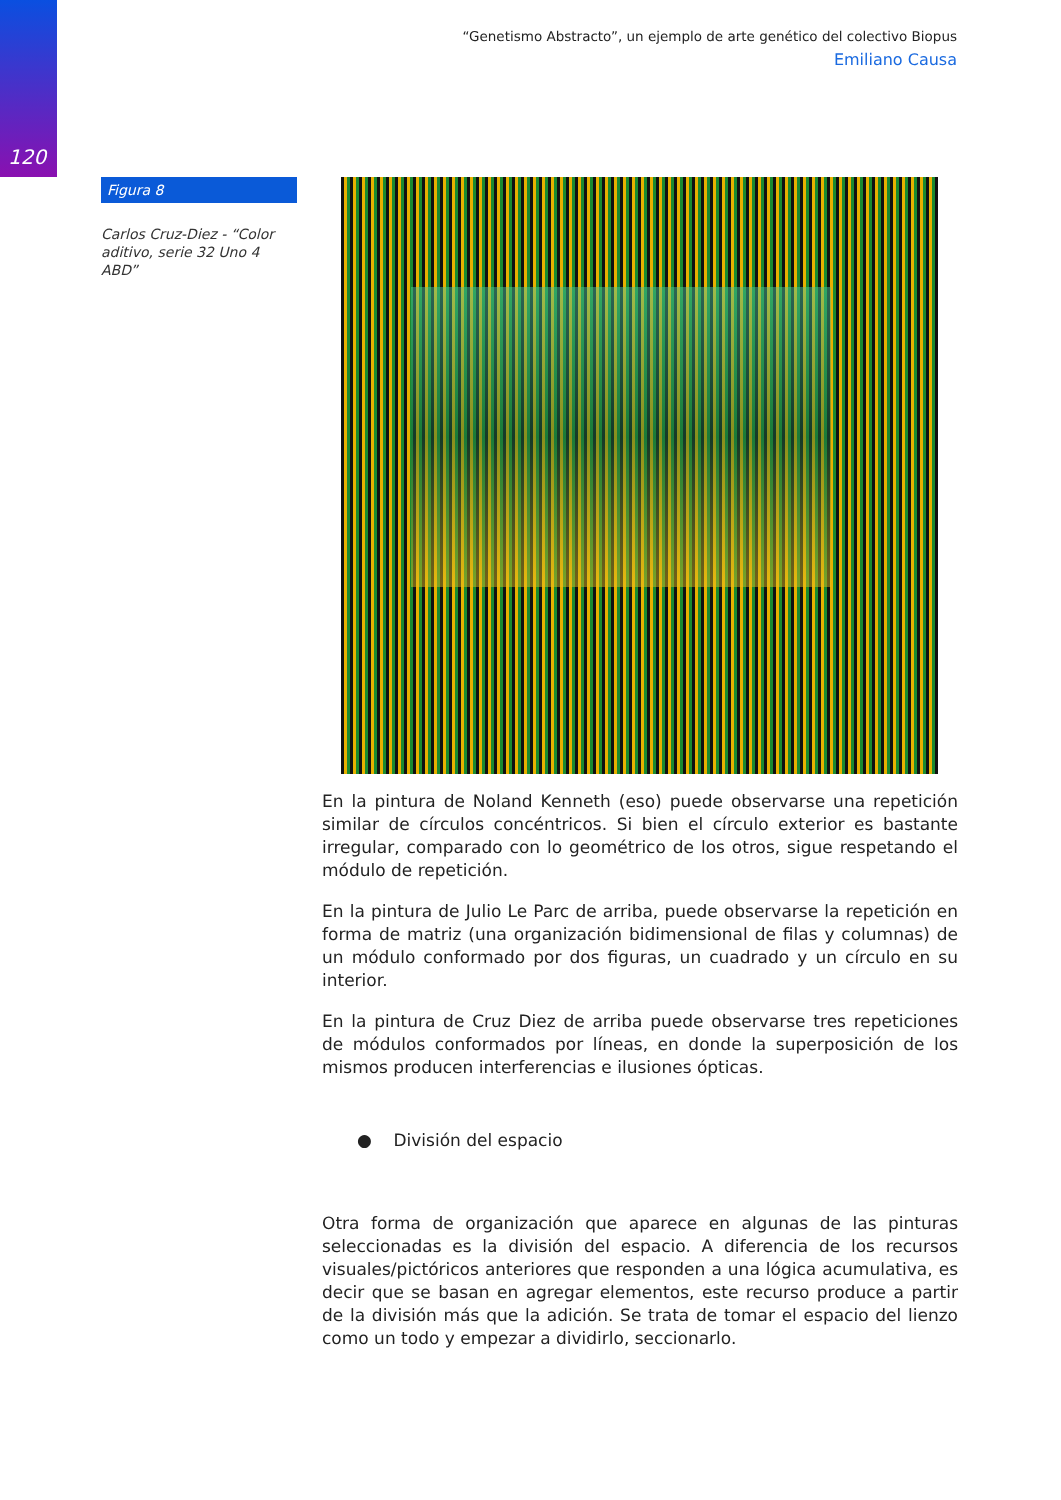120
“Genetismo Abstracto”, un ejemplo de arte genético del colectivo Biopus
Emiliano Causa
Figura 8
Carlos Cruz-Diez - “Color aditivo, serie 32 Uno 4 ABD”
En la pintura de Noland Kenneth (eso) puede observarse una repetición similar de círculos concéntricos. Si bien el círculo exterior es bastante irregular, comparado con lo geométrico de los otros, sigue respetando el módulo de repetición.
En la pintura de Julio Le Parc de arriba, puede observarse la repetición en forma de matriz (una organización bidimensional de filas y columnas) de un módulo conformado por dos figuras, un cuadrado y un círculo en su interior.
En la pintura de Cruz Diez de arriba puede observarse tres repeticiones de módulos conformados por líneas, en donde la superposición de los mismos producen interferencias e ilusiones ópticas.
● División del espacio
Otra forma de organización que aparece en algunas de las pinturas seleccionadas es la división del espacio. A diferencia de los recursos visuales/pictóricos anteriores que responden a una lógica acumulativa, es decir que se basan en agregar elementos, este recurso produce a partir de la división más que la adición. Se trata de tomar el espacio del lienzo como un todo y empezar a dividirlo, seccionarlo.